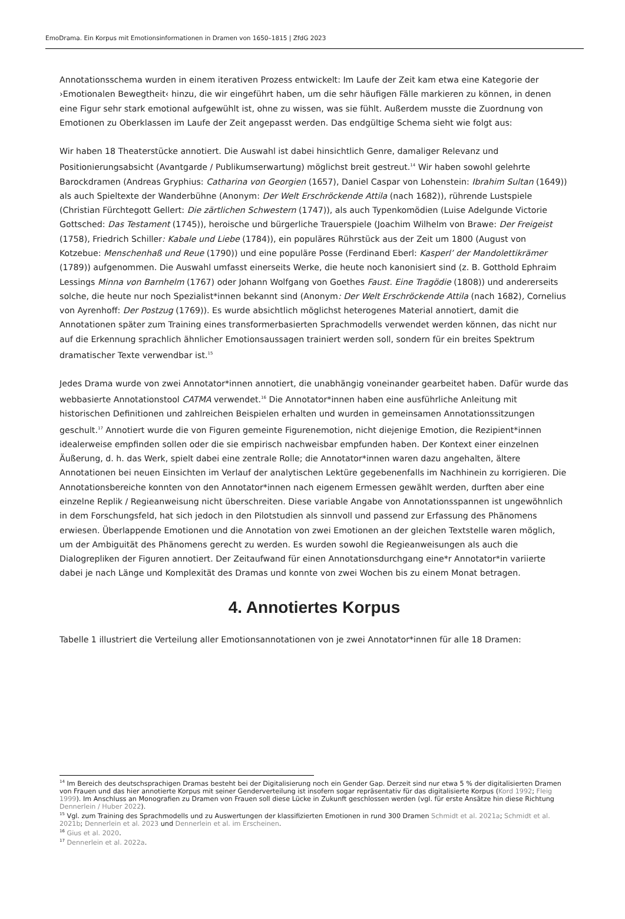EmoDrama. Ein Korpus mit Emotionsinformationen in Dramen von 1650–1815 | ZfdG 2023
Annotationsschema wurden in einem iterativen Prozess entwickelt: Im Laufe der Zeit kam etwa eine Kategorie der ›Emotionalen Bewegtheit‹ hinzu, die wir eingeführt haben, um die sehr häufigen Fälle markieren zu können, in denen eine Figur sehr stark emotional aufgewühlt ist, ohne zu wissen, was sie fühlt. Außerdem musste die Zuordnung von Emotionen zu Oberklassen im Laufe der Zeit angepasst werden. Das endgültige Schema sieht wie folgt aus:
Wir haben 18 Theaterstücke annotiert. Die Auswahl ist dabei hinsichtlich Genre, damaliger Relevanz und Positionierungsabsicht (Avantgarde / Publikumserwartung) möglichst breit gestreut.<sup>14</sup> Wir haben sowohl gelehrte Barockdramen (Andreas Gryphius: Catharina von Georgien (1657), Daniel Caspar von Lohenstein: Ibrahim Sultan (1649)) als auch Spieltexte der Wanderbühne (Anonym: Der Welt Erschröckende Attila (nach 1682)), rührende Lustspiele (Christian Fürchtegott Gellert: Die zärtlichen Schwestern (1747)), als auch Typenkomödien (Luise Adelgunde Victorie Gottsched: Das Testament (1745)), heroische und bürgerliche Trauerspiele (Joachim Wilhelm von Brawe: Der Freigeist (1758), Friedrich Schiller: Kabale und Liebe (1784)), ein populäres Rührstück aus der Zeit um 1800 (August von Kotzebue: Menschenhaß und Reue (1790)) und eine populäre Posse (Ferdinand Eberl: Kasperl’ der Mandolettikrämer (1789)) aufgenommen. Die Auswahl umfasst einerseits Werke, die heute noch kanonisiert sind (z. B. Gotthold Ephraim Lessings Minna von Barnhelm (1767) oder Johann Wolfgang von Goethes Faust. Eine Tragödie (1808)) und andererseits solche, die heute nur noch Spezialist*innen bekannt sind (Anonym: Der Welt Erschröckende Attila (nach 1682), Cornelius von Ayrenhoff: Der Postzug (1769)). Es wurde absichtlich möglichst heterogenes Material annotiert, damit die Annotationen später zum Training eines transformerbasierten Sprachmodells verwendet werden können, das nicht nur auf die Erkennung sprachlich ähnlicher Emotionsaussagen trainiert werden soll, sondern für ein breites Spektrum dramatischer Texte verwendbar ist.<sup>15</sup>
Jedes Drama wurde von zwei Annotator*innen annotiert, die unabhängig voneinander gearbeitet haben. Dafür wurde das webbasierte Annotationstool CATMA verwendet.<sup>16</sup> Die Annotator*innen haben eine ausführliche Anleitung mit historischen Definitionen und zahlreichen Beispielen erhalten und wurden in gemeinsamen Annotationssitzungen geschult.<sup>17</sup> Annotiert wurde die von Figuren gemeinte Figurenemotion, nicht diejenige Emotion, die Rezipient*innen idealerweise empfinden sollen oder die sie empirisch nachweisbar empfunden haben. Der Kontext einer einzelnen Äußerung, d. h. das Werk, spielt dabei eine zentrale Rolle; die Annotator*innen waren dazu angehalten, ältere Annotationen bei neuen Einsichten im Verlauf der analytischen Lektüre gegebenenfalls im Nachhinein zu korrigieren. Die Annotationsbereiche konnten von den Annotator*innen nach eigenem Ermessen gewählt werden, durften aber eine einzelne Replik / Regieanweisung nicht überschreiten. Diese variable Angabe von Annotationsspannen ist ungewöhnlich in dem Forschungsfeld, hat sich jedoch in den Pilotstudien als sinnvoll und passend zur Erfassung des Phänomens erwiesen. Überlappende Emotionen und die Annotation von zwei Emotionen an der gleichen Textstelle waren möglich, um der Ambiguität des Phänomens gerecht zu werden. Es wurden sowohl die Regieanweisungen als auch die Dialogrepliken der Figuren annotiert. Der Zeitaufwand für einen Annotationsdurchgang eine*r Annotator*in variierte dabei je nach Länge und Komplexität des Dramas und konnte von zwei Wochen bis zu einem Monat betragen.
4. Annotiertes Korpus
Tabelle 1 illustriert die Verteilung aller Emotionsannotationen von je zwei Annotator*innen für alle 18 Dramen:
<sup>14</sup> Im Bereich des deutschsprachigen Dramas besteht bei der Digitalisierung noch ein Gender Gap. Derzeit sind nur etwa 5 % der digitalisierten Dramen von Frauen und das hier annotierte Korpus mit seiner Genderverteilung ist insofern sogar repräsentativ für das digitalisierte Korpus (Kord 1992; Fleig 1999). Im Anschluss an Monografien zu Dramen von Frauen soll diese Lücke in Zukunft geschlossen werden (vgl. für erste Ansätze hin diese Richtung Dennerlein / Huber 2022).
<sup>15</sup> Vgl. zum Training des Sprachmodells und zu Auswertungen der klassifizierten Emotionen in rund 300 Dramen Schmidt et al. 2021a; Schmidt et al. 2021b; Dennerlein et al. 2023 und Dennerlein et al. im Erscheinen.
<sup>16</sup> Gius et al. 2020.
<sup>17</sup> Dennerlein et al. 2022a.